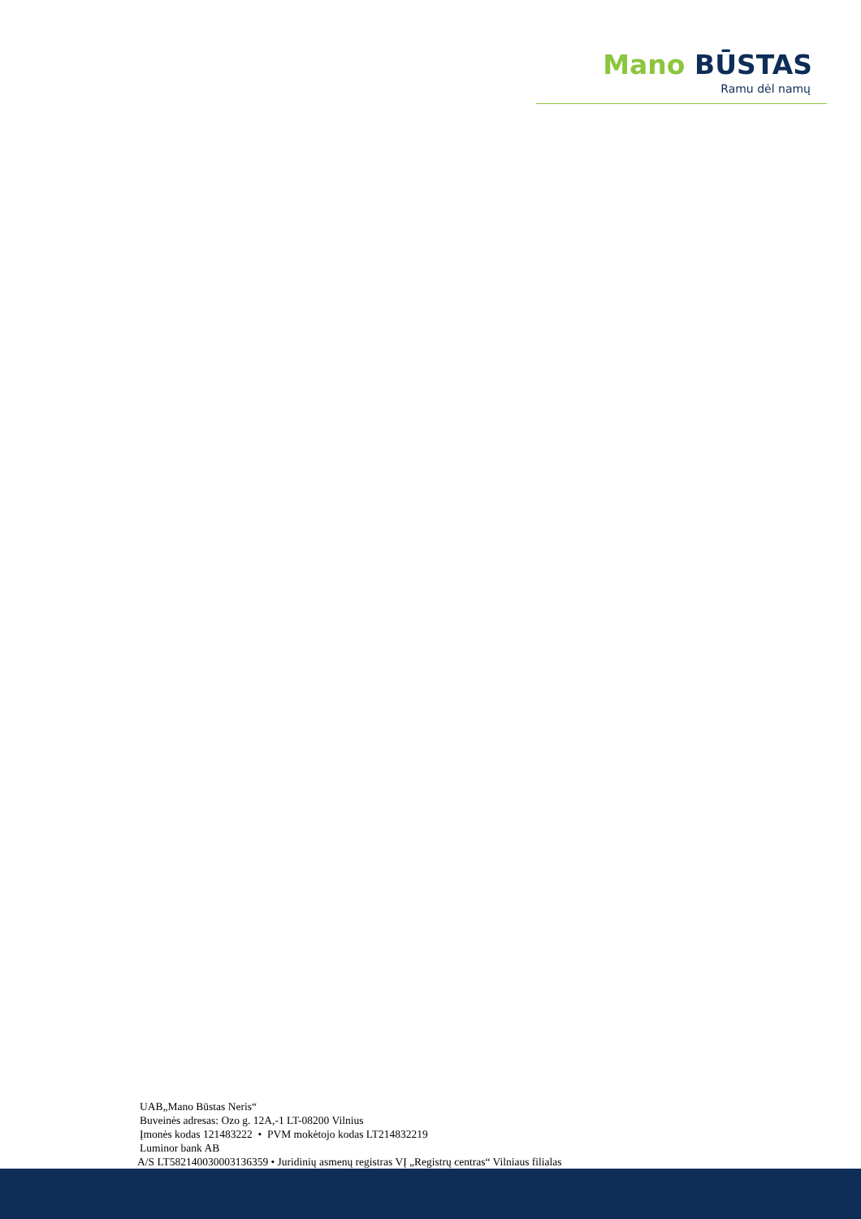Mano BŪSTAS
Ramu dėl namų
UAB„Mano Būstas Neris“
Buveinės adresas: Ozo g. 12A,-1 LT-08200 Vilnius
Įmonės kodas 121483222 • PVM mokėtojo kodas LT214832219
Luminor bank AB
A/S LT582140030003136359 • Juridinių asmenų registras VĮ „Registrų centras“ Vilniaus filialas